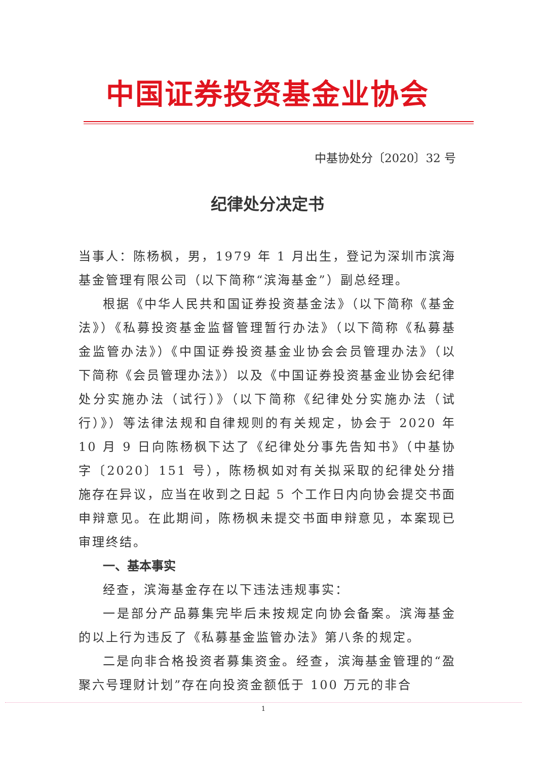中国证券投资基金业协会
中基协处分〔2020〕32 号
纪律处分决定书
当事人：陈杨枫，男，1979 年 1 月出生，登记为深圳市滨海基金管理有限公司（以下简称“滨海基金”）副总经理。
根据《中华人民共和国证券投资基金法》（以下简称《基金法》）《私募投资基金监督管理暂行办法》（以下简称《私募基金监管办法》）《中国证券投资基金业协会会员管理办法》（以下简称《会员管理办法》）以及《中国证券投资基金业协会纪律处分实施办法（试行）》（以下简称《纪律处分实施办法（试行）》）等法律法规和自律规则的有关规定，协会于 2020 年 10 月 9 日向陈杨枫下达了《纪律处分事先告知书》（中基协字〔2020〕151 号），陈杨枫如对有关拟采取的纪律处分措施存在异议，应当在收到之日起 5 个工作日内向协会提交书面申辩意见。在此期间，陈杨枫未提交书面申辩意见，本案现已审理终结。
一、基本事实
经查，滨海基金存在以下违法违规事实：
一是部分产品募集完毕后未按规定向协会备案。滨海基金的以上行为违反了《私募基金监管办法》第八条的规定。
二是向非合格投资者募集资金。经查，滨海基金管理的“盈聚六号理财计划”存在向投资金额低于 100 万元的非合
1